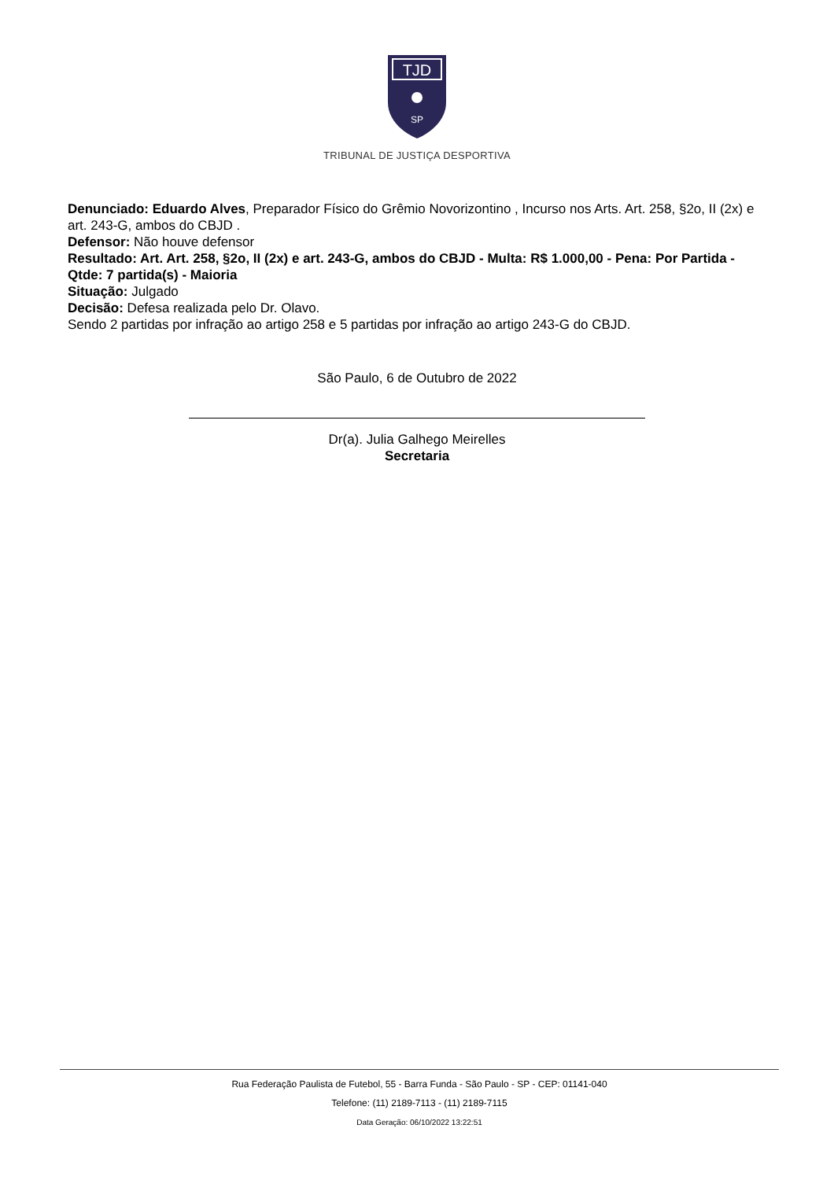TJD
SP
TRIBUNAL DE JUSTIÇA DESPORTIVA
Denunciado: Eduardo Alves, Preparador Físico do Grêmio Novorizontino , Incurso nos Arts. Art. 258, §2o, II (2x) e art. 243-G, ambos do CBJD .
Defensor: Não houve defensor
Resultado: Art. Art. 258, §2o, II (2x) e art. 243-G, ambos do CBJD - Multa: R$ 1.000,00 - Pena: Por Partida - Qtde: 7 partida(s) - Maioria
Situação: Julgado
Decisão: Defesa realizada pelo Dr. Olavo.
Sendo 2 partidas por infração ao artigo 258 e 5 partidas por infração ao artigo 243-G do CBJD.
São Paulo, 6 de Outubro de 2022
Dr(a). Julia Galhego Meirelles
Secretaria
Rua Federação Paulista de Futebol, 55 - Barra Funda - São Paulo - SP - CEP: 01141-040
Telefone: (11) 2189-7113 - (11) 2189-7115
Data Geração: 06/10/2022 13:22:51